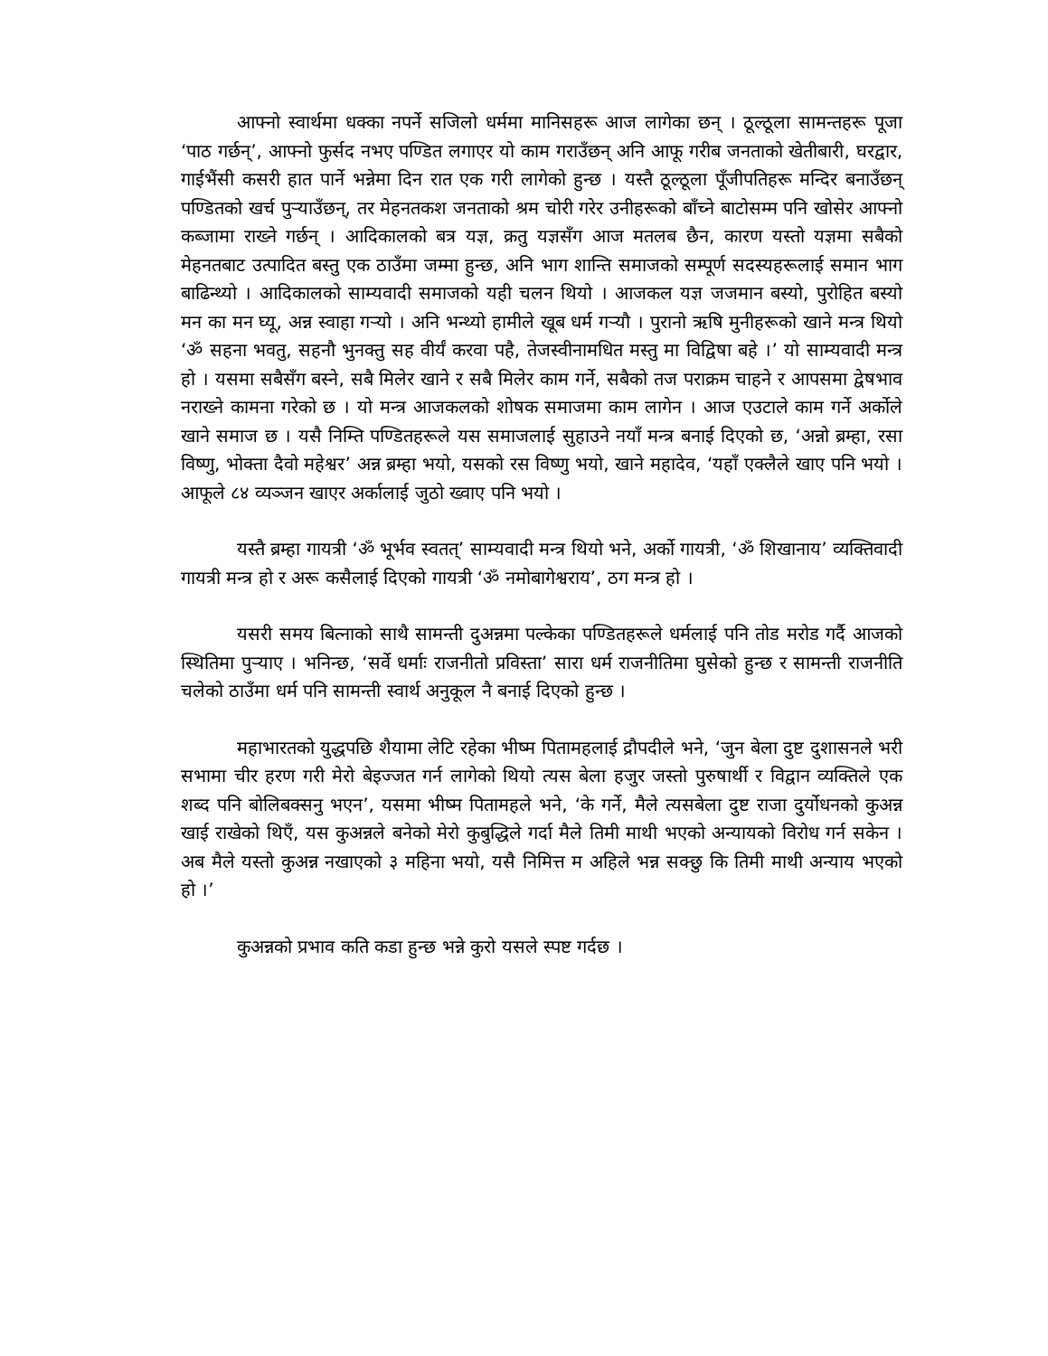आफ्नो स्वार्थमा धक्का नपर्ने सजिलो धर्ममा मानिसहरू आज लागेका छन् । ठूल्ठूला सामन्तहरू पूजा ‘पाठ गर्छन्’, आफ्नो फुर्सद नभए पण्डित लगाएर यो काम गराउँछन् अनि आफू गरीब जनताको खेतीबारी, घरद्वार, गाईभैंसी कसरी हात पार्ने भन्नेमा दिन रात एक गरी लागेको हुन्छ । यस्तै ठूल्ठूला पूँजीपतिहरू मन्दिर बनाउँछन् पण्डितको खर्च पुऱ्याउँछन्, तर मेहनतकश जनताको श्रम चोरी गरेर उनीहरूको बाँच्ने बाटोसम्म पनि खोसेर आफ्नो कब्जामा राख्ने गर्छन् । आदिकालको बत्र यज्ञ, क्रतु यज्ञसँग आज मतलब छैन, कारण यस्तो यज्ञमा सबैको मेहनतबाट उत्पादित बस्तु एक ठाउँमा जम्मा हुन्छ, अनि भाग शान्ति समाजको सम्पूर्ण सदस्यहरूलाई समान भाग बाढिन्थ्यो । आदिकालको साम्यवादी समाजको यही चलन थियो । आजकल यज्ञ जजमान बस्यो, पुरोहित बस्यो मन का मन घ्यू, अन्न स्वाहा गऱ्यो । अनि भन्थ्यो हामीले खूब धर्म गऱ्यौ । पुरानो ऋषि मुनीहरूको खाने मन्त्र थियो ‘ॐ सहना भवतु, सहनौ भुनक्तु सह वीर्यं करवा पहै, तेजस्वीनामधित मस्तु मा विद्विषा बहे ।’ यो साम्यवादी मन्त्र हो । यसमा सबैसँग बस्ने, सबै मिलेर खाने र सबै मिलेर काम गर्ने, सबैको तज पराक्रम चाहने र आपसमा द्वेषभाव नराख्ने कामना गरेको छ । यो मन्त्र आजकलको शोषक समाजमा काम लागेन । आज एउटाले काम गर्ने अर्कोले खाने समाज छ । यसै निम्ति पण्डितहरूले यस समाजलाई सुहाउने नयाँ मन्त्र बनाई दिएको छ, ‘अन्नो ब्रम्हा, रसा विष्णु, भोक्ता दैवो महेश्वर’ अन्न ब्रम्हा भयो, यसको रस विष्णु भयो, खाने महादेव, ‘यहाँ एक्लैले खाए पनि भयो । आफूले ८४ व्यञ्जन खाएर अर्कालाई जुठो ख्वाए पनि भयो ।
यस्तै ब्रम्हा गायत्री ‘ॐ भूर्भव स्वतत्’ साम्यवादी मन्त्र थियो भने, अर्को गायत्री, ‘ॐ शिखानाय’ व्यक्तिवादी गायत्री मन्त्र हो र अरू कसैलाई दिएको गायत्री ‘ॐ नमोबागेश्वराय’, ठग मन्त्र हो ।
यसरी समय बित्नाको साथै सामन्ती दुअन्नमा पल्केका पण्डितहरूले धर्मलाई पनि तोड मरोड गर्दै आजको स्थितिमा पुऱ्याए । भनिन्छ, ‘सर्वे धर्माः राजनीतो प्रविस्ता’ सारा धर्म राजनीतिमा घुसेको हुन्छ र सामन्ती राजनीति चलेको ठाउँमा धर्म पनि सामन्ती स्वार्थ अनुकूल नै बनाई दिएको हुन्छ ।
महाभारतको युद्धपछि शैयामा लेटि रहेका भीष्म पितामहलाई द्रौपदीले भने, ‘जुन बेला दुष्ट दुशासनले भरी सभामा चीर हरण गरी मेरो बेइज्जत गर्न लागेको थियो त्यस बेला हजुर जस्तो पुरुषार्थी र विद्वान व्यक्तिले एक शब्द पनि बोलिबक्सनु भएन’, यसमा भीष्म पितामहले भने, ‘के गर्ने, मैले त्यसबेला दुष्ट राजा दुर्योधनको कुअन्न खाई राखेको थिएँ, यस कुअन्नले बनेको मेरो कुबुद्धिले गर्दा मैले तिमी माथी भएको अन्यायको विरोध गर्न सकेन । अब मैले यस्तो कुअन्न नखाएको ३ महिना भयो, यसै निमित्त म अहिले भन्न सक्छु कि तिमी माथी अन्याय भएको हो ।’
कुअन्नको प्रभाव कति कडा हुन्छ भन्ने कुरो यसले स्पष्ट गर्दछ ।